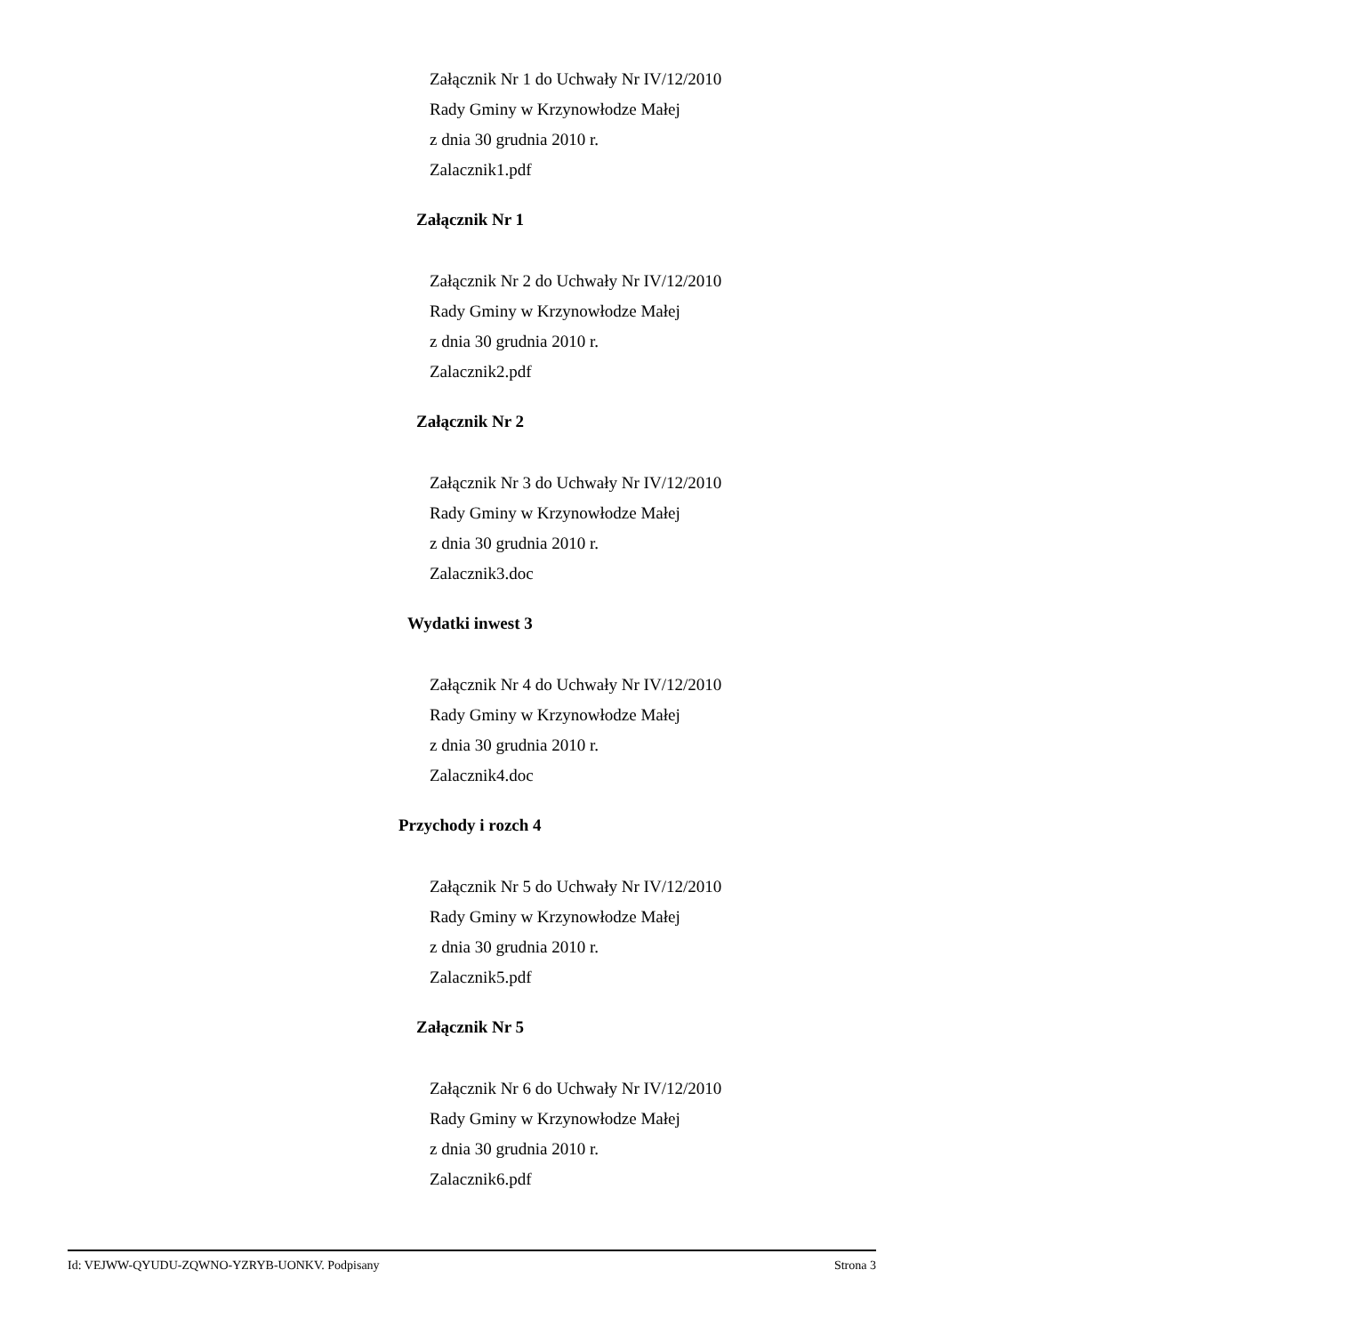Załącznik Nr 1 do Uchwały Nr IV/12/2010
Rady Gminy w Krzynowłodze Małej
z dnia 30 grudnia 2010 r.
Zalacznik1.pdf
Załącznik Nr 1
Załącznik Nr 2 do Uchwały Nr IV/12/2010
Rady Gminy w Krzynowłodze Małej
z dnia 30 grudnia 2010 r.
Zalacznik2.pdf
Załącznik Nr 2
Załącznik Nr 3 do Uchwały Nr IV/12/2010
Rady Gminy w Krzynowłodze Małej
z dnia 30 grudnia 2010 r.
Zalacznik3.doc
Wydatki inwest 3
Załącznik Nr 4 do Uchwały Nr IV/12/2010
Rady Gminy w Krzynowłodze Małej
z dnia 30 grudnia 2010 r.
Zalacznik4.doc
Przychody i rozch 4
Załącznik Nr 5 do Uchwały Nr IV/12/2010
Rady Gminy w Krzynowłodze Małej
z dnia 30 grudnia 2010 r.
Zalacznik5.pdf
Załącznik Nr 5
Załącznik Nr 6 do Uchwały Nr IV/12/2010
Rady Gminy w Krzynowłodze Małej
z dnia 30 grudnia 2010 r.
Zalacznik6.pdf
Id: VEJWW-QYUDU-ZQWNO-YZRYB-UONKV. Podpisany Strona 3